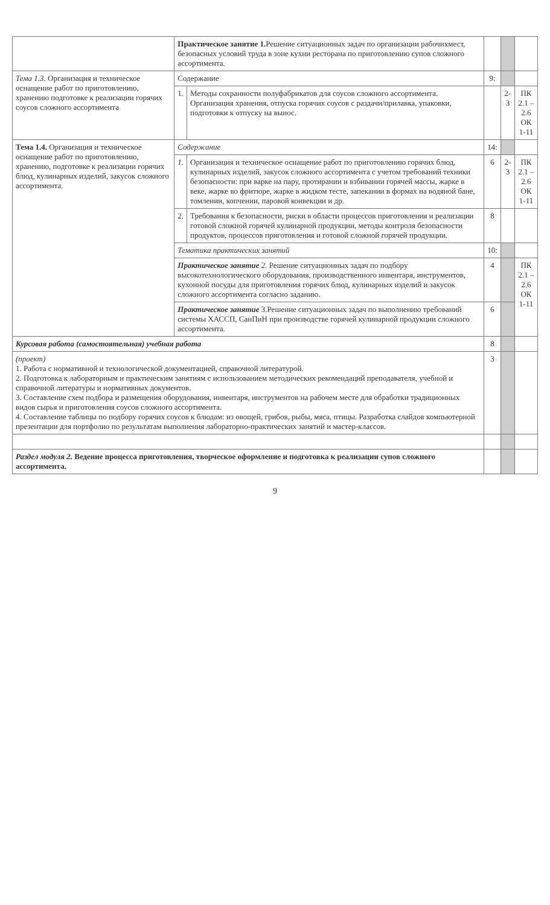| | Практическое занятие 1. Решение ситуационных задач по организации рабочихмест, безопасных условий труда в зоне кухни ресторана по приготовлению супов сложного ассортимента. | | | | |
| Тема 1.3. Организация и техническое оснащение работ по приготовлению, хранению подготовке к реализации горячих соусов сложного ассортимента | Содержание | | 9: | | |
| | 1. | Методы сохранности полуфабрикатов для соусов сложного ассортимента. Организация хранения, отпуска горячих соусов с раздачи/прилавка, упаковки, подготовки к отпуску на вынос. | | 2-3 | ПК 2.1 – 2.6 ОК 1-11 |
| Тема 1.4. Организация и техническое оснащение работ по приготовлению, хранению, подготовке к реализации горячих блюд, кулинарных изделий, закусок сложного ассортимента. | Содержание | | 14: | | |
| | 1. | Организация и техническое оснащение работ по приготовлению горячих блюд, кулинарных изделий, закусок сложного ассортимента с учетом требований техники безопасности: при варке на пару, протирании и взбивании горячей массы, жарке в веке, жарке во фритюре, жарке в жидком тесте, запекании в формах на водяной бане, томлении, копчении, паровой конвекции и др. | 6 | 2-3 | ПК 2.1 – 2.6 ОК 1-11 |
| | 2. | Требования к безопасности, риски в области процессов приготовления и реализации готовой сложной горячей кулинарной продукции, методы контроля безопасности продуктов, процессов приготовления и готовой сложной горячей продукции. | 8 | | |
| | Тематика практических занятий | | 10: | | |
| | Практическое занятие 2. Решение ситуационных задач по подбору высокотехнологического оборудования, производственного инвентаря, инструментов, кухонной посуды для приготовления горячих блюд, кулинарных изделий и закусок сложного ассортимента согласно заданию. | | 4 | | ПК 2.1 – 2.6 ОК 1-11 |
| | Практическое занятие 3.Решение ситуационных задач по выполнению требований системы ХАССП, СанПиН при производстве горячей кулинарной продукции сложного ассортимента. | | 6 | | |
| Курсовая работа (самостоятельная) учебная работа | | | 8 | | |
| (проект) 1. Работа с нормативной и технологической документацией, справочной литературой. 2. Подготовка к лабораторным и практическим занятиям с использованием методических рекомендаций преподавателя, учебной и справочной литературы и нормативных документов. 3. Составление схем подбора и размещения оборудования, инвентаря, инструментов на рабочем месте для обработки традиционных видов сырья и приготовления соусов сложного ассортимента. 4. Составление таблицы по подбору горячих соусов к блюдам: из овощей, грибов, рыбы, мяса, птицы. Разработка слайдов компьютерной презентации для портфолио по результатам выполнения лабораторно-практических занятий и мастер-классов. | | | 3 | | |
| Раздел модуля 2. Ведение процесса приготовления, творческое оформление и подготовка к реализации супов сложного ассортимента. | | | | | |
9